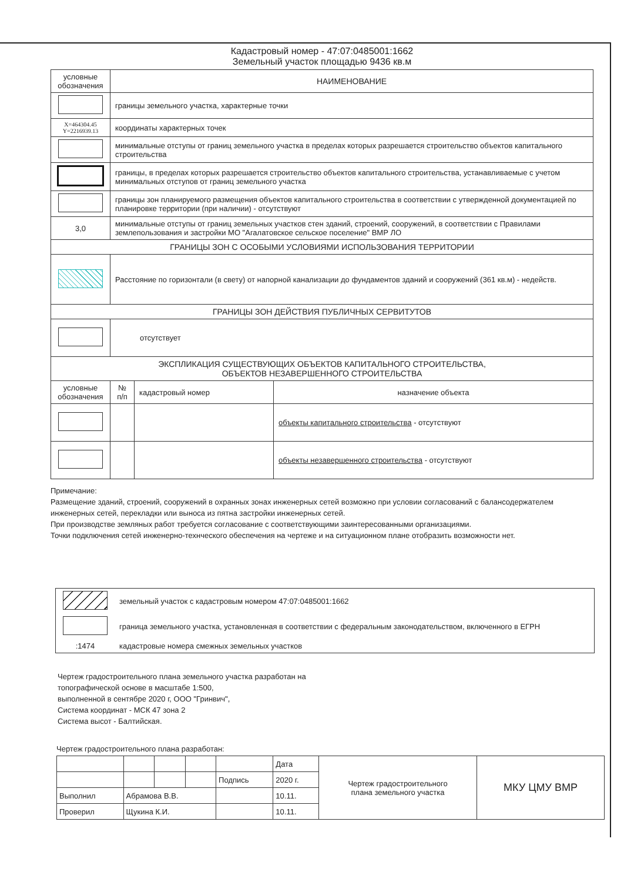Кадастровый номер - 47:07:0485001:1662
Земельный участок площадью 9436 кв.м
| условные обозначения | НАИМЕНОВАНИЕ | | |
| --- | --- | --- | --- |
| | границы земельного участка, характерные точки | | |
| X=464304.45 Y=2216939.13 | координаты характерных точек | | |
| | минимальные отступы от границ земельного участка в пределах которых разрешается строительство объектов капитального строительства | | |
| | границы, в пределах которых разрешается строительство объектов капитального строительства, устанавливаемые с учетом минимальных отступов от границ земельного участка | | |
| | границы зон планируемого размещения объектов капитального строительства в соответствии с утвержденной документацией по планировке территории (при наличии) - отсутствуют | | |
| 3,0 | минимальные отступы от границ земельных участков стен зданий, строений, сооружений, в соответствии с Правилами землепользования и застройки МО "Агалатовское сельское поселение" ВМР ЛО | | |
| ГРАНИЦЫ ЗОН С ОСОБЫМИ УСЛОВИЯМИ ИСПОЛЬЗОВАНИЯ ТЕРРИТОРИИ | | | |
| | Расстояние по горизонтали (в свету) от напорной канализации до фундаментов зданий и сооружений (361 кв.м) - недейств. | | |
| ГРАНИЦЫ ЗОН ДЕЙСТВИЯ ПУБЛИЧНЫХ СЕРВИТУТОВ | | | |
| | отсутствует | | |
| ЭКСПЛИКАЦИЯ СУЩЕСТВУЮЩИХ ОБЪЕКТОВ КАПИТАЛЬНОГО СТРОИТЕЛЬСТВА, ОБЪЕКТОВ НЕЗАВЕРШЕННОГО СТРОИТЕЛЬСТВА | | | |
| условные обозначения | № п/п | кадастровый номер | назначение объекта |
| | | | объекты капитального строительства - отсутствуют |
| | | | объекты незавершенного строительства - отсутствуют |
Примечание:
Размещение зданий, строений, сооружений в охранных зонах инженерных сетей возможно при условии согласований с балансодержателем инженерных сетей, перекладки или выноса из пятна застройки инженерных сетей.
При производстве земляных работ требуется согласование с соответствующими заинтересованными организациями.
Точки подключения сетей инженерно-технческого обеспечения на чертеже и на ситуационном плане отобразить возможности нет.
| | земельный участок с кадастровым номером 47:07:0485001:1662 |
| | граница земельного участка, установленная в соответствии с федеральным законодательством, включенного в ЕГРН |
| :1474 | кадастровые номера смежных земельных участков |
Чертеж градостроительного плана земельного участка разработан на
топографической основе в масштабе 1:500,
выполненной в сентябре 2020 г, ООО "Гринвич",
Система координат - МСК 47 зона 2
Система высот - Балтийская.
Чертеж градостроительного плана разработан:
| | | | | | Дата | Чертеж градостроительного плана земельного участка | МКУ ЦМУ ВМР |
| | | | | Подпись | 2020 г. | | |
| Выполнил | Абрамова В.В. | | | | 10.11. | | |
| Проверил | Щукина К.И. | | | | 10.11. | | |